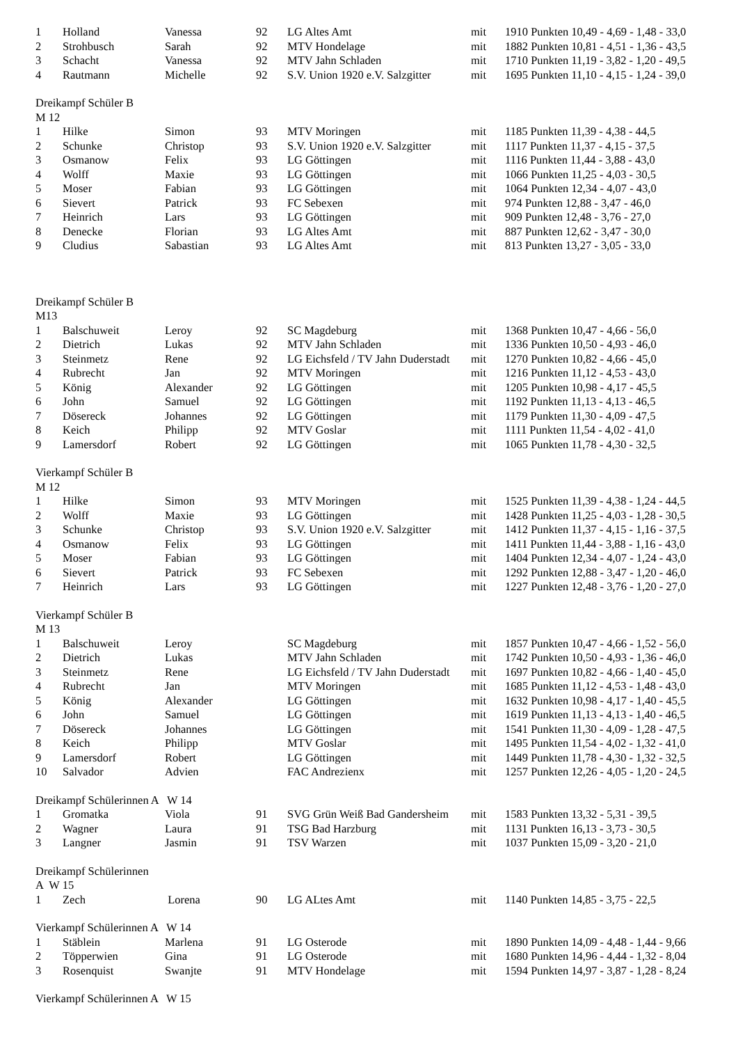| 1 | Holland | Vanessa | 92 | LG Altes Amt | mit | 1910 Punkten 10,49 - 4,69 - 1,48 - 33,0 |
| 2 | Strohbusch | Sarah | 92 | MTV Hondelage | mit | 1882 Punkten 10,81 - 4,51 - 1,36 - 43,5 |
| 3 | Schacht | Vanessa | 92 | MTV Jahn Schladen | mit | 1710 Punkten 11,19 - 3,82 - 1,20 - 49,5 |
| 4 | Rautmann | Michelle | 92 | S.V. Union 1920 e.V. Salzgitter | mit | 1695 Punkten 11,10 - 4,15 - 1,24 - 39,0 |
| Dreikampf Schüler B | | | | | | |
| M 12 | | | | | | |
| 1 | Hilke | Simon | 93 | MTV Moringen | mit | 1185 Punkten 11,39 - 4,38 - 44,5 |
| 2 | Schunke | Christop | 93 | S.V. Union 1920 e.V. Salzgitter | mit | 1117 Punkten 11,37 - 4,15 - 37,5 |
| 3 | Osmanow | Felix | 93 | LG Göttingen | mit | 1116 Punkten 11,44 - 3,88 - 43,0 |
| 4 | Wolff | Maxie | 93 | LG Göttingen | mit | 1066 Punkten 11,25 - 4,03 - 30,5 |
| 5 | Moser | Fabian | 93 | LG Göttingen | mit | 1064 Punkten 12,34 - 4,07 - 43,0 |
| 6 | Sievert | Patrick | 93 | FC Sebexen | mit | 974 Punkten 12,88 - 3,47 - 46,0 |
| 7 | Heinrich | Lars | 93 | LG Göttingen | mit | 909 Punkten 12,48 - 3,76 - 27,0 |
| 8 | Denecke | Florian | 93 | LG Altes Amt | mit | 887 Punkten 12,62 - 3,47 - 30,0 |
| 9 | Cludius | Sabastian | 93 | LG Altes Amt | mit | 813 Punkten 13,27 - 3,05 - 33,0 |
| Dreikampf Schüler B | | | | | | |
| M13 | | | | | | |
| 1 | Balschuweit | Leroy | 92 | SC Magdeburg | mit | 1368 Punkten 10,47 - 4,66 - 56,0 |
| 2 | Dietrich | Lukas | 92 | MTV Jahn Schladen | mit | 1336 Punkten 10,50 - 4,93 - 46,0 |
| 3 | Steinmetz | Rene | 92 | LG Eichsfeld / TV Jahn Duderstadt | mit | 1270 Punkten 10,82 - 4,66 - 45,0 |
| 4 | Rubrecht | Jan | 92 | MTV Moringen | mit | 1216 Punkten 11,12 - 4,53 - 43,0 |
| 5 | König | Alexander | 92 | LG Göttingen | mit | 1205 Punkten 10,98 - 4,17 - 45,5 |
| 6 | John | Samuel | 92 | LG Göttingen | mit | 1192 Punkten 11,13 - 4,13 - 46,5 |
| 7 | Dösereck | Johannes | 92 | LG Göttingen | mit | 1179 Punkten 11,30 - 4,09 - 47,5 |
| 8 | Keich | Philipp | 92 | MTV Goslar | mit | 1111 Punkten 11,54 - 4,02 - 41,0 |
| 9 | Lamersdorf | Robert | 92 | LG Göttingen | mit | 1065 Punkten 11,78 - 4,30 - 32,5 |
| Vierkampf Schüler B | | | | | | |
| M 12 | | | | | | |
| 1 | Hilke | Simon | 93 | MTV Moringen | mit | 1525 Punkten 11,39 - 4,38 - 1,24 - 44,5 |
| 2 | Wolff | Maxie | 93 | LG Göttingen | mit | 1428 Punkten 11,25 - 4,03 - 1,28 - 30,5 |
| 3 | Schunke | Christop | 93 | S.V. Union 1920 e.V. Salzgitter | mit | 1412 Punkten 11,37 - 4,15 - 1,16 - 37,5 |
| 4 | Osmanow | Felix | 93 | LG Göttingen | mit | 1411 Punkten 11,44 - 3,88 - 1,16 - 43,0 |
| 5 | Moser | Fabian | 93 | LG Göttingen | mit | 1404 Punkten 12,34 - 4,07 - 1,24 - 43,0 |
| 6 | Sievert | Patrick | 93 | FC Sebexen | mit | 1292 Punkten 12,88 - 3,47 - 1,20 - 46,0 |
| 7 | Heinrich | Lars | 93 | LG Göttingen | mit | 1227 Punkten 12,48 - 3,76 - 1,20 - 27,0 |
| Vierkampf Schüler B | | | | | | |
| M 13 | | | | | | |
| 1 | Balschuweit | Leroy | | SC Magdeburg | mit | 1857 Punkten 10,47 - 4,66 - 1,52 - 56,0 |
| 2 | Dietrich | Lukas | | MTV Jahn Schladen | mit | 1742 Punkten 10,50 - 4,93 - 1,36 - 46,0 |
| 3 | Steinmetz | Rene | | LG Eichsfeld / TV Jahn Duderstadt | mit | 1697 Punkten 10,82 - 4,66 - 1,40 - 45,0 |
| 4 | Rubrecht | Jan | | MTV Moringen | mit | 1685 Punkten 11,12 - 4,53 - 1,48 - 43,0 |
| 5 | König | Alexander | | LG Göttingen | mit | 1632 Punkten 10,98 - 4,17 - 1,40 - 45,5 |
| 6 | John | Samuel | | LG Göttingen | mit | 1619 Punkten 11,13 - 4,13 - 1,40 - 46,5 |
| 7 | Dösereck | Johannes | | LG Göttingen | mit | 1541 Punkten 11,30 - 4,09 - 1,28 - 47,5 |
| 8 | Keich | Philipp | | MTV Goslar | mit | 1495 Punkten 11,54 - 4,02 - 1,32 - 41,0 |
| 9 | Lamersdorf | Robert | | LG Göttingen | mit | 1449 Punkten 11,78 - 4,30 - 1,32 - 32,5 |
| 10 | Salvador | Advien | | FAC Andrezienx | mit | 1257 Punkten 12,26 - 4,05 - 1,20 - 24,5 |
| Dreikampf Schülerinnen A W 14 | | | | | | |
| 1 | Gromatka | Viola | 91 | SVG Grün Weiß Bad Gandersheim | mit | 1583 Punkten 13,32 - 5,31 - 39,5 |
| 2 | Wagner | Laura | 91 | TSG Bad Harzburg | mit | 1131 Punkten 16,13 - 3,73 - 30,5 |
| 3 | Langner | Jasmin | 91 | TSV Warzen | mit | 1037 Punkten 15,09 - 3,20 - 21,0 |
| Dreikampf Schülerinnen | | | | | | |
| A W 15 | | | | | | |
| 1 | Zech | Lorena | 90 | LG ALtes Amt | mit | 1140 Punkten 14,85 - 3,75 - 22,5 |
| Vierkampf Schülerinnen A W 14 | | | | | | |
| 1 | Stäblein | Marlena | 91 | LG Osterode | mit | 1890 Punkten 14,09 - 4,48 - 1,44 - 9,66 |
| 2 | Töpperwien | Gina | 91 | LG Osterode | mit | 1680 Punkten 14,96 - 4,44 - 1,32 - 8,04 |
| 3 | Rosenquist | Swanjte | 91 | MTV Hondelage | mit | 1594 Punkten 14,97 - 3,87 - 1,28 - 8,24 |
| Vierkampf Schülerinnen A W 15 | | | | | | |